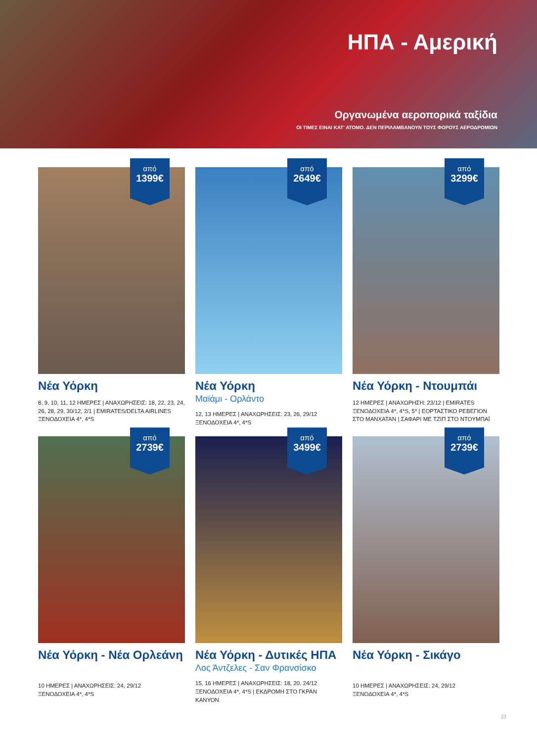ΗΠΑ - Αμερική
Οργανωμένα αεροπορικά ταξίδια
ΟΙ ΤΙΜΕΣ ΕΙΝΑΙ ΚΑΤ' ΑΤΟΜΟ. ΔΕΝ ΠΕΡΙΛΑΜΒΑΝΟΥΝ ΤΟΥΣ ΦΟΡΟΥΣ ΑΕΡΟΔΡΟΜΙΩΝ
από
1399€
Νέα Υόρκη
8, 9, 10, 11, 12 ΗΜΕΡΕΣ | ΑΝΑΧΩΡΗΣΕΙΣ: 18, 22, 23, 24, 26, 28, 29, 30/12, 2/1 | EMIRATES/DELTA AIRLINES
ΞΕΝΟΔΟΧΕΙΑ 4*, 4*S
από
2649€
Νέα Υόρκη
Μαϊάμι - Ορλάντο
12, 13 ΗΜΕΡΕΣ | ΑΝΑΧΩΡΗΣΕΙΣ: 23, 26, 29/12
ΞΕΝΟΔΟΧΕΙΑ 4*, 4*S
από
3299€
Νέα Υόρκη - Ντουμπάι
12 ΗΜΕΡΕΣ | ΑΝΑΧΩΡΗΣΗ: 23/12 | EMIRATES
ΞΕΝΟΔΟΧΕΙΑ 4*, 4*S, 5* | ΕΟΡΤΑΣΤΙΚΟ ΡΕΒΕΓΙΟΝ ΣΤΟ ΜΑΝΧΑΤΑΝ | ΣΑΦΑΡΙ ΜΕ ΤΖΙΠ ΣΤΟ ΝΤΟΥΜΠΑΪ
από
2739€
Νέα Υόρκη - Νέα Ορλεάνη
10 ΗΜΕΡΕΣ | ΑΝΑΧΩΡΗΣΕΙΣ: 24, 29/12
ΞΕΝΟΔΟΧΕΙΑ 4*, 4*S
από
3499€
Νέα Υόρκη - Δυτικές ΗΠΑ
Λος Άντζελες - Σαν Φρανσίσκο
15, 16 ΗΜΕΡΕΣ | ΑΝΑΧΩΡΗΣΕΙΣ: 18, 20, 24/12
ΞΕΝΟΔΟΧΕΙΑ 4*, 4*S | ΕΚΔΡΟΜΗ ΣΤΟ ΓΚΡΑΝ ΚΑΝΥΟΝ
από
2739€
Νέα Υόρκη - Σικάγο
10 ΗΜΕΡΕΣ | ΑΝΑΧΩΡΗΣΕΙΣ: 24, 29/12
ΞΕΝΟΔΟΧΕΙΑ 4*, 4*S
23